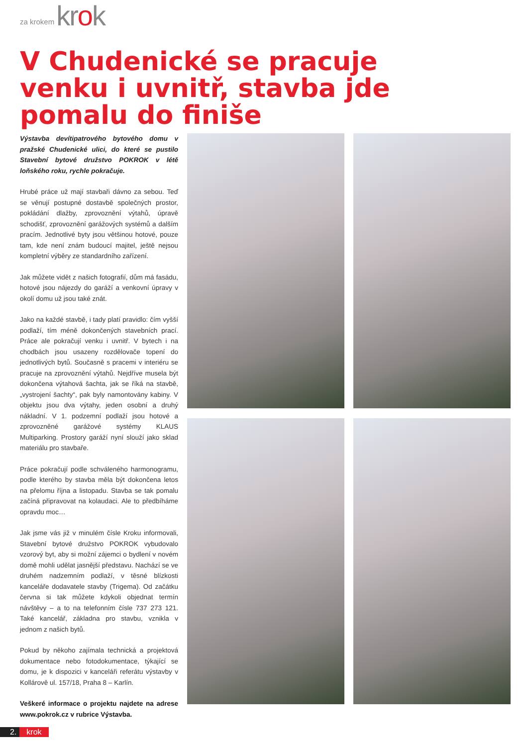za krokem krok
V Chudenické se pracuje venku i uvnitř, stavba jde pomalu do finiše
Výstavba devítipatrového bytového domu v pražské Chudenické ulici, do které se pustilo Stavební bytové družstvo POKROK v létě loňského roku, rychle pokračuje.
Hrubé práce už mají stavbaři dávno za sebou. Teď se věnují postupné dostavbě společných prostor, pokládání dlažby, zprovoznění výtahů, úpravě schodišť, zprovoznění garážových systémů a dalším pracím. Jednotlivé byty jsou většinou hotové, pouze tam, kde není znám budoucí majitel, ještě nejsou kompletní výběry ze standardního zařízení.
Jak můžete vidět z našich fotografií, dům má fasádu, hotové jsou nájezdy do garáží a venkovní úpravy v okolí domu už jsou také znát.
Jako na každé stavbě, i tady platí pravidlo: čím vyšší podlaží, tím méně dokončených stavebních prací. Práce ale pokračují venku i uvnitř. V bytech i na chodbách jsou usazeny rozdělovače topení do jednotlivých bytů. Současně s pracemi v interiéru se pracuje na zprovoznění výtahů. Nejdříve musela být dokončena výtahová šachta, jak se říká na stavbě, „vystrojení šachty“, pak byly namontovány kabiny. V objektu jsou dva výtahy, jeden osobní a druhý nákladní. V 1. podzemní podlaží jsou hotové a zprovozněné garážové systémy KLAUS Multiparking. Prostory garáží nyní slouží jako sklad materiálu pro stavbaře.
Práce pokračují podle schváleného harmonogramu, podle kterého by stavba měla být dokončena letos na přelomu října a listopadu. Stavba se tak pomalu začíná připravovat na kolaudaci. Ale to předbíháme opravdu moc…
Jak jsme vás již v minulém čísle Kroku informovali, Stavební bytové družstvo POKROK vybudovalo vzorový byt, aby si možní zájemci o bydlení v novém domě mohli udělat jasnější představu. Nachází se ve druhém nadzemním podlaží, v těsné blízkosti kanceláře dodavatele stavby (Trigema). Od začátku června si tak můžete kdykoli objednat termín návštěvy – a to na telefonním čísle 737 273 121. Také kancelář, základna pro stavbu, vznikla v jednom z našich bytů.
Pokud by někoho zajímala technická a projektová dokumentace nebo fotodokumentace, týkající se domu, je k dispozici v kanceláři referátu výstavby v Kollárově ul. 157/18, Praha 8 – Karlín.
Veškeré informace o projektu najdete na adrese www.pokrok.cz v rubrice Výstavba.
2. krok